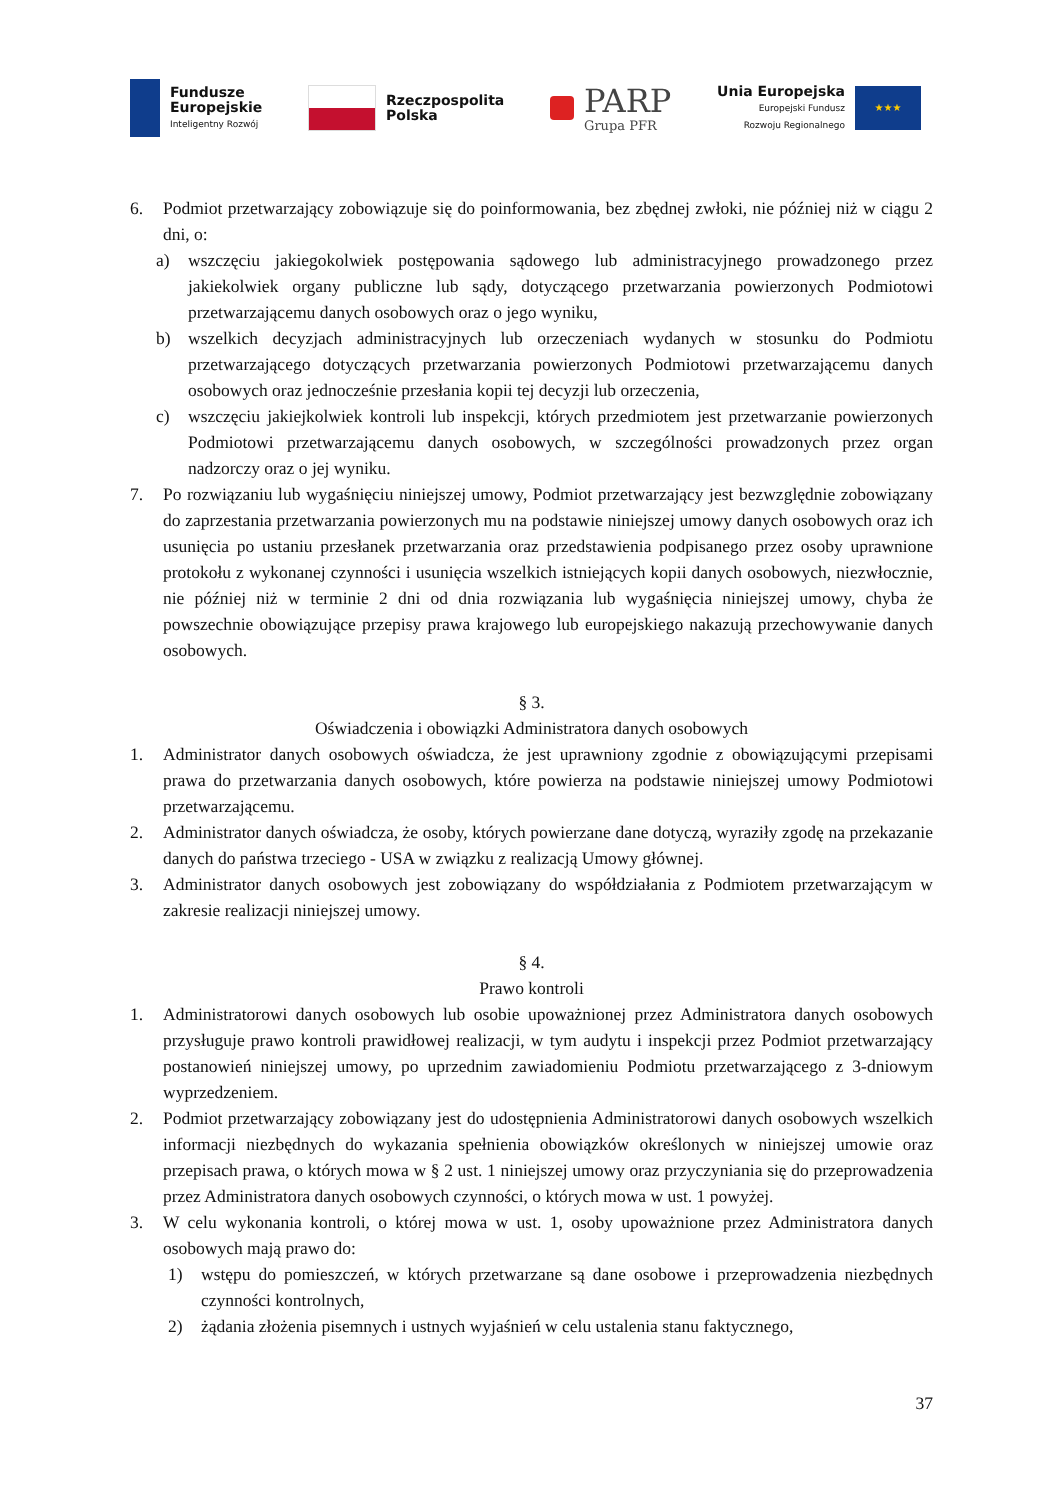Fundusze
Europejskie
Inteligentny Rozwój
Rzeczpospolita
Polska
PARP
Grupa PFR
Unia Europejska
Europejski Fundusz
Rozwoju Regionalnego
★★★
6. Podmiot przetwarzający zobowiązuje się do poinformowania, bez zbędnej zwłoki, nie później niż w ciągu 2 dni, o:
a) wszczęciu jakiegokolwiek postępowania sądowego lub administracyjnego prowadzonego przez jakiekolwiek organy publiczne lub sądy, dotyczącego przetwarzania powierzonych Podmiotowi przetwarzającemu danych osobowych oraz o jego wyniku,
b) wszelkich decyzjach administracyjnych lub orzeczeniach wydanych w stosunku do Podmiotu przetwarzającego dotyczących przetwarzania powierzonych Podmiotowi przetwarzającemu danych osobowych oraz jednocześnie przesłania kopii tej decyzji lub orzeczenia,
c) wszczęciu jakiejkolwiek kontroli lub inspekcji, których przedmiotem jest przetwarzanie powierzonych Podmiotowi przetwarzającemu danych osobowych, w szczególności prowadzonych przez organ nadzorczy oraz o jej wyniku.
7. Po rozwiązaniu lub wygaśnięciu niniejszej umowy, Podmiot przetwarzający jest bezwzględnie zobowiązany do zaprzestania przetwarzania powierzonych mu na podstawie niniejszej umowy danych osobowych oraz ich usunięcia po ustaniu przesłanek przetwarzania oraz przedstawienia podpisanego przez osoby uprawnione protokołu z wykonanej czynności i usunięcia wszelkich istniejących kopii danych osobowych, niezwłocznie, nie później niż w terminie 2 dni od dnia rozwiązania lub wygaśnięcia niniejszej umowy, chyba że powszechnie obowiązujące przepisy prawa krajowego lub europejskiego nakazują przechowywanie danych osobowych.
§ 3.
Oświadczenia i obowiązki Administratora danych osobowych
1. Administrator danych osobowych oświadcza, że jest uprawniony zgodnie z obowiązującymi przepisami prawa do przetwarzania danych osobowych, które powierza na podstawie niniejszej umowy Podmiotowi przetwarzającemu.
2. Administrator danych oświadcza, że osoby, których powierzane dane dotyczą, wyraziły zgodę na przekazanie danych do państwa trzeciego - USA w związku z realizacją Umowy głównej.
3. Administrator danych osobowych jest zobowiązany do współdziałania z Podmiotem przetwarzającym w zakresie realizacji niniejszej umowy.
§ 4.
Prawo kontroli
1. Administratorowi danych osobowych lub osobie upoważnionej przez Administratora danych osobowych przysługuje prawo kontroli prawidłowej realizacji, w tym audytu i inspekcji przez Podmiot przetwarzający postanowień niniejszej umowy, po uprzednim zawiadomieniu Podmiotu przetwarzającego z 3-dniowym wyprzedzeniem.
2. Podmiot przetwarzający zobowiązany jest do udostępnienia Administratorowi danych osobowych wszelkich informacji niezbędnych do wykazania spełnienia obowiązków określonych w niniejszej umowie oraz przepisach prawa, o których mowa w § 2 ust. 1 niniejszej umowy oraz przyczyniania się do przeprowadzenia przez Administratora danych osobowych czynności, o których mowa w ust. 1 powyżej.
3. W celu wykonania kontroli, o której mowa w ust. 1, osoby upoważnione przez Administratora danych osobowych mają prawo do:
1) wstępu do pomieszczeń, w których przetwarzane są dane osobowe i przeprowadzenia niezbędnych czynności kontrolnych,
2) żądania złożenia pisemnych i ustnych wyjaśnień w celu ustalenia stanu faktycznego,
37